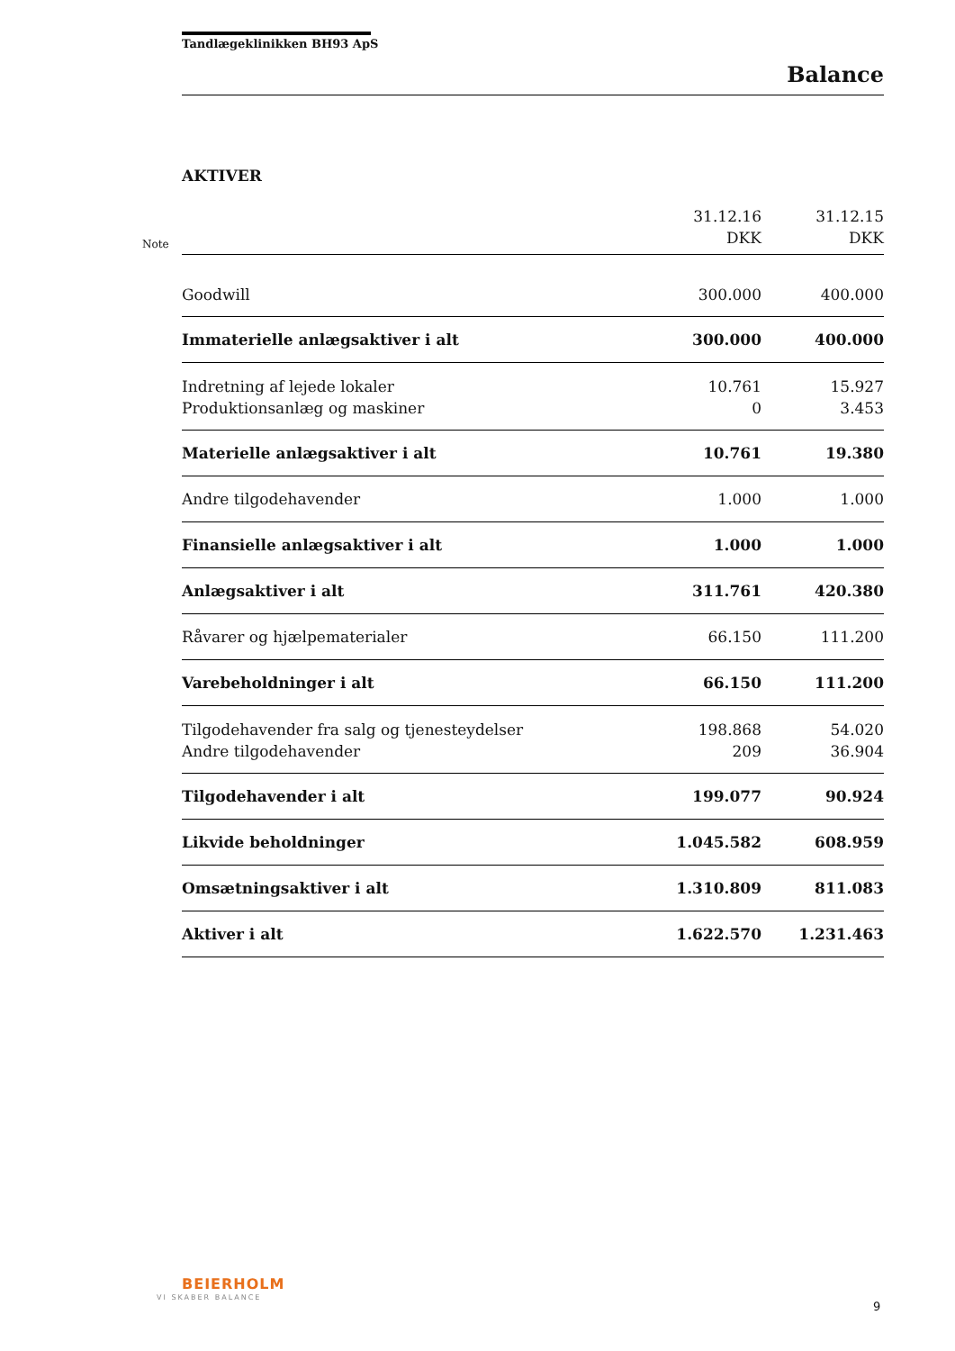Tandlægeklinikken BH93 ApS
Balance
AKTIVER
Note
| | 31.12.16 DKK | 31.12.15 DKK |
| --- | --- | --- |
| Goodwill | 300.000 | 400.000 |
| Immaterielle anlægsaktiver i alt | 300.000 | 400.000 |
| Indretning af lejede lokaler | 10.761 | 15.927 |
| Produktionsanlæg og maskiner | 0 | 3.453 |
| Materielle anlægsaktiver i alt | 10.761 | 19.380 |
| Andre tilgodehavender | 1.000 | 1.000 |
| Finansielle anlægsaktiver i alt | 1.000 | 1.000 |
| Anlægsaktiver i alt | 311.761 | 420.380 |
| Råvarer og hjælpematerialer | 66.150 | 111.200 |
| Varebeholdninger i alt | 66.150 | 111.200 |
| Tilgodehavender fra salg og tjenesteydelser | 198.868 | 54.020 |
| Andre tilgodehavender | 209 | 36.904 |
| Tilgodehavender i alt | 199.077 | 90.924 |
| Likvide beholdninger | 1.045.582 | 608.959 |
| Omsætningsaktiver i alt | 1.310.809 | 811.083 |
| Aktiver i alt | 1.622.570 | 1.231.463 |
BEIERHOLM
VI SKABER BALANCE
9